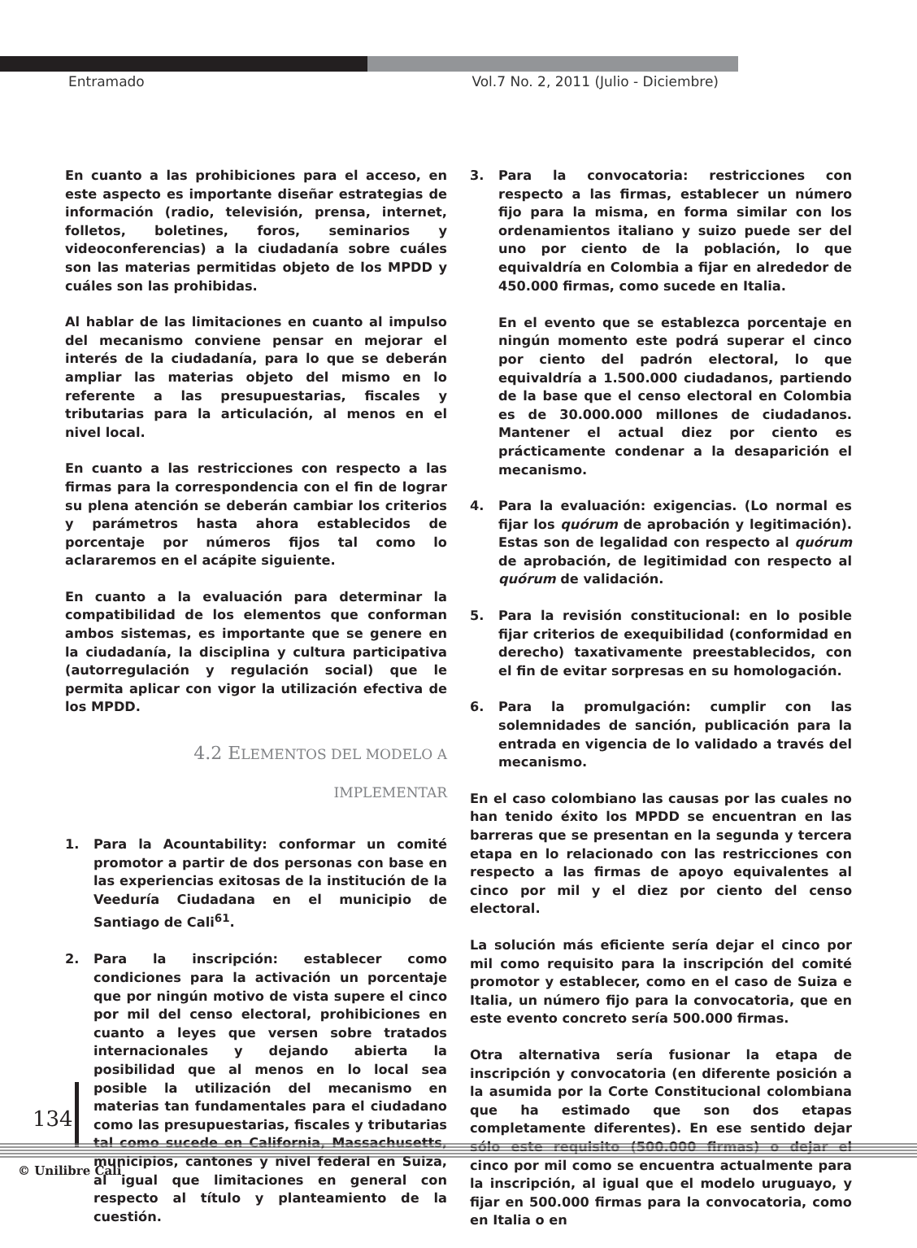Entramado Vol.7 No. 2, 2011 (Julio - Diciembre)
En cuanto a las prohibiciones para el acceso, en este aspecto es importante diseñar estrategias de información (radio, televisión, prensa, internet, folletos, boletines, foros, seminarios y videoconferencias) a la ciudadanía sobre cuáles son las materias permitidas objeto de los MPDD y cuáles son las prohibidas.
Al hablar de las limitaciones en cuanto al impulso del mecanismo conviene pensar en mejorar el interés de la ciudadanía, para lo que se deberán ampliar las materias objeto del mismo en lo referente a las presupuestarias, fiscales y tributarias para la articulación, al menos en el nivel local.
En cuanto a las restricciones con respecto a las firmas para la correspondencia con el fin de lograr su plena atención se deberán cambiar los criterios y parámetros hasta ahora establecidos de porcentaje por números fijos tal como lo aclararemos en el acápite siguiente.
En cuanto a la evaluación para determinar la compatibilidad de los elementos que conforman ambos sistemas, es importante que se genere en la ciudadanía, la disciplina y cultura participativa (autorregulación y regulación social) que le permita aplicar con vigor la utilización efectiva de los MPDD.
4.2 ELEMENTOS DEL MODELO A
IMPLEMENTAR
1. Para la Acountability: conformar un comité promotor a partir de dos personas con base en las experiencias exitosas de la institución de la Veeduría Ciudadana en el municipio de Santiago de Cali<sup>61</sup>.
2. Para la inscripción: establecer como condiciones para la activación un porcentaje que por ningún motivo de vista supere el cinco por mil del censo electoral, prohibiciones en cuanto a leyes que versen sobre tratados internacionales y dejando abierta la posibilidad que al menos en lo local sea posible la utilización del mecanismo en materias tan fundamentales para el ciudadano como las presupuestarias, fiscales y tributarias tal como sucede en California, Massachusetts, municipios, cantones y nivel federal en Suiza, al igual que limitaciones en general con respecto al título y planteamiento de la cuestión.
3. Para la convocatoria: restricciones con respecto a las firmas, establecer un número fijo para la misma, en forma similar con los ordenamientos italiano y suizo puede ser del uno por ciento de la población, lo que equivaldría en Colombia a fijar en alrededor de 450.000 firmas, como sucede en Italia.
En el evento que se establezca porcentaje en ningún momento este podrá superar el cinco por ciento del padrón electoral, lo que equivaldría a 1.500.000 ciudadanos, partiendo de la base que el censo electoral en Colombia es de 30.000.000 millones de ciudadanos. Mantener el actual diez por ciento es prácticamente condenar a la desaparición el mecanismo.
4. Para la evaluación: exigencias. (Lo normal es fijar los quórum de aprobación y legitimación). Estas son de legalidad con respecto al quórum de aprobación, de legitimidad con respecto al quórum de validación.
5. Para la revisión constitucional: en lo posible fijar criterios de exequibilidad (conformidad en derecho) taxativamente preestablecidos, con el fin de evitar sorpresas en su homologación.
6. Para la promulgación: cumplir con las solemnidades de sanción, publicación para la entrada en vigencia de lo validado a través del mecanismo.
En el caso colombiano las causas por las cuales no han tenido éxito los MPDD se encuentran en las barreras que se presentan en la segunda y tercera etapa en lo relacionado con las restricciones con respecto a las firmas de apoyo equivalentes al cinco por mil y el diez por ciento del censo electoral.
La solución más eficiente sería dejar el cinco por mil como requisito para la inscripción del comité promotor y establecer, como en el caso de Suiza e Italia, un número fijo para la convocatoria, que en este evento concreto sería 500.000 firmas.
Otra alternativa sería fusionar la etapa de inscripción y convocatoria (en diferente posición a la asumida por la Corte Constitucional colombiana que ha estimado que son dos etapas completamente diferentes). En ese sentido dejar sólo este requisito (500.000 firmas) o dejar el cinco por mil como se encuentra actualmente para la inscripción, al igual que el modelo uruguayo, y fijar en 500.000 firmas para la convocatoria, como en Italia o en
134
© Unilibre Cali